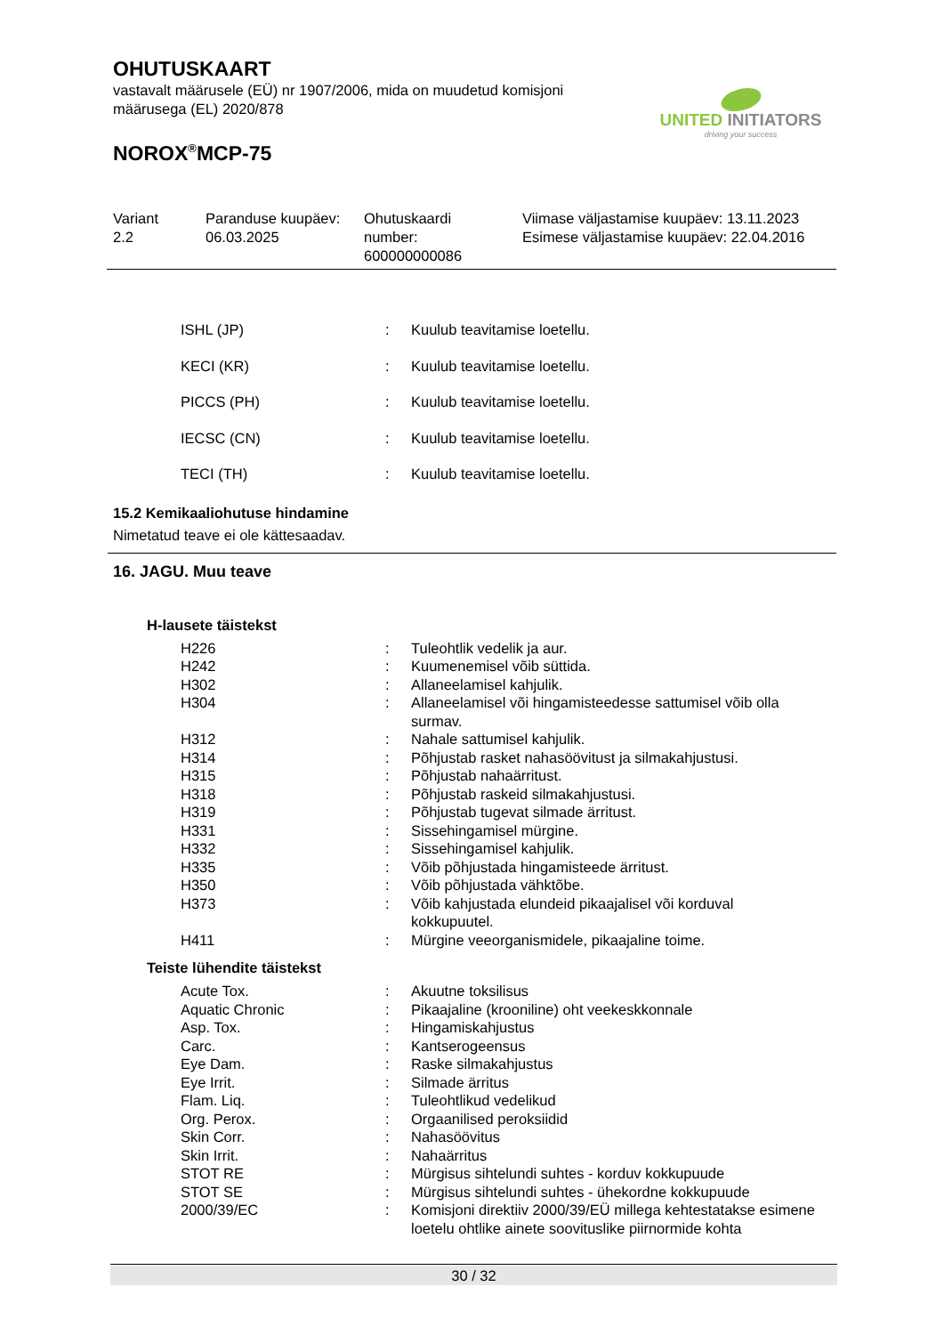OHUTUSKAART
vastavalt määrusele (EÜ) nr 1907/2006, mida on muudetud komisjoni
määrusega (EL) 2020/878
NOROX<sup>®</sup>MCP-75
UNITED INITIATORS
driving your success
Variant
2.2
Paranduse kuupäev:
06.03.2025
Ohutuskaardi
number:
600000000086
Viimase väljastamise kuupäev: 13.11.2023
Esimese väljastamise kuupäev: 22.04.2016
| | ISHL (JP) | : | Kuulub teavitamise loetellu. |
| | KECI (KR) | : | Kuulub teavitamise loetellu. |
| | PICCS (PH) | : | Kuulub teavitamise loetellu. |
| | IECSC (CN) | : | Kuulub teavitamise loetellu. |
| | TECI (TH) | : | Kuulub teavitamise loetellu. |
15.2 Kemikaaliohutuse hindamine
Nimetatud teave ei ole kättesaadav.
16. JAGU. Muu teave
H-lausete täistekst
| | H226 | : | Tuleohtlik vedelik ja aur. |
| | H242 | : | Kuumenemisel võib süttida. |
| | H302 | : | Allaneelamisel kahjulik. |
| | H304 | : | Allaneelamisel või hingamisteedesse sattumisel võib olla surmav. |
| | H312 | : | Nahale sattumisel kahjulik. |
| | H314 | : | Põhjustab rasket nahasöövitust ja silmakahjustusi. |
| | H315 | : | Põhjustab nahaärritust. |
| | H318 | : | Põhjustab raskeid silmakahjustusi. |
| | H319 | : | Põhjustab tugevat silmade ärritust. |
| | H331 | : | Sissehingamisel mürgine. |
| | H332 | : | Sissehingamisel kahjulik. |
| | H335 | : | Võib põhjustada hingamisteede ärritust. |
| | H350 | : | Võib põhjustada vähktõbe. |
| | H373 | : | Võib kahjustada elundeid pikaajalisel või korduval kokkupuutel. |
| | H411 | : | Mürgine veeorganismidele, pikaajaline toime. |
Teiste lühendite täistekst
| | Acute Tox. | : | Akuutne toksilisus |
| | Aquatic Chronic | : | Pikaajaline (krooniline) oht veekeskkonnale |
| | Asp. Tox. | : | Hingamiskahjustus |
| | Carc. | : | Kantserogeensus |
| | Eye Dam. | : | Raske silmakahjustus |
| | Eye Irrit. | : | Silmade ärritus |
| | Flam. Liq. | : | Tuleohtlikud vedelikud |
| | Org. Perox. | : | Orgaanilised peroksiidid |
| | Skin Corr. | : | Nahasöövitus |
| | Skin Irrit. | : | Nahaärritus |
| | STOT RE | : | Mürgisus sihtelundi suhtes - korduv kokkupuude |
| | STOT SE | : | Mürgisus sihtelundi suhtes - ühekordne kokkupuude |
| | 2000/39/EC | : | Komisjoni direktiiv 2000/39/EÜ millega kehtestatakse esimene loetelu ohtlike ainete soovituslike piirnormide kohta |
30 / 32